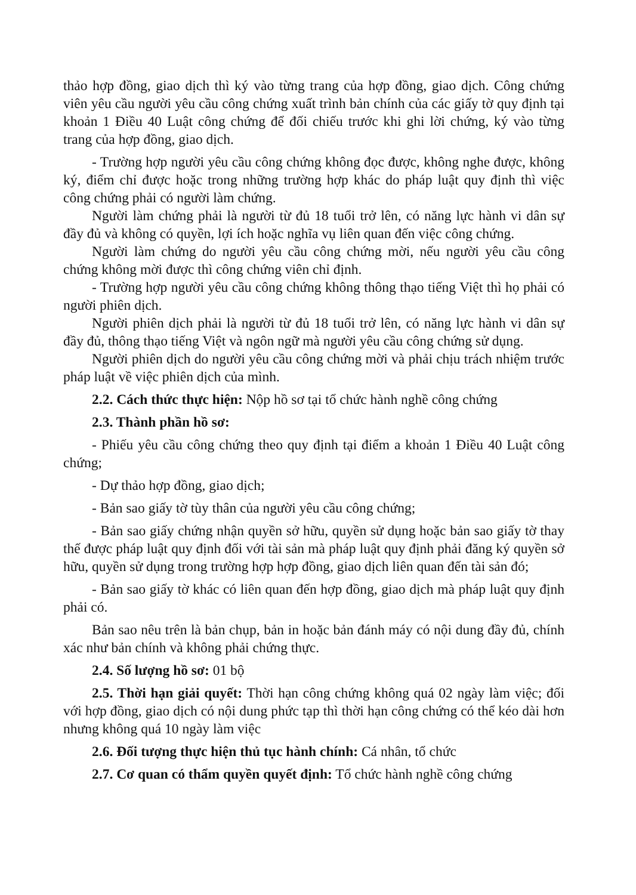thảo hợp đồng, giao dịch thì ký vào từng trang của hợp đồng, giao dịch. Công chứng viên yêu cầu người yêu cầu công chứng xuất trình bản chính của các giấy tờ quy định tại khoản 1 Điều 40 Luật công chứng để đối chiếu trước khi ghi lời chứng, ký vào từng trang của hợp đồng, giao dịch.
- Trường hợp người yêu cầu công chứng không đọc được, không nghe được, không ký, điểm chỉ được hoặc trong những trường hợp khác do pháp luật quy định thì việc công chứng phải có người làm chứng.
Người làm chứng phải là người từ đủ 18 tuổi trở lên, có năng lực hành vi dân sự đầy đủ và không có quyền, lợi ích hoặc nghĩa vụ liên quan đến việc công chứng.
Người làm chứng do người yêu cầu công chứng mời, nếu người yêu cầu công chứng không mời được thì công chứng viên chỉ định.
- Trường hợp người yêu cầu công chứng không thông thạo tiếng Việt thì họ phải có người phiên dịch.
Người phiên dịch phải là người từ đủ 18 tuổi trở lên, có năng lực hành vi dân sự đầy đủ, thông thạo tiếng Việt và ngôn ngữ mà người yêu cầu công chứng sử dụng.
Người phiên dịch do người yêu cầu công chứng mời và phải chịu trách nhiệm trước pháp luật về việc phiên dịch của mình.
2.2. Cách thức thực hiện: Nộp hồ sơ tại tổ chức hành nghề công chứng
2.3. Thành phần hồ sơ:
- Phiếu yêu cầu công chứng theo quy định tại điểm a khoản 1 Điều 40 Luật công chứng;
- Dự thảo hợp đồng, giao dịch;
- Bản sao giấy tờ tùy thân của người yêu cầu công chứng;
- Bản sao giấy chứng nhận quyền sở hữu, quyền sử dụng hoặc bản sao giấy tờ thay thế được pháp luật quy định đối với tài sản mà pháp luật quy định phải đăng ký quyền sở hữu, quyền sử dụng trong trường hợp hợp đồng, giao dịch liên quan đến tài sản đó;
- Bản sao giấy tờ khác có liên quan đến hợp đồng, giao dịch mà pháp luật quy định phải có.
Bản sao nêu trên là bản chụp, bản in hoặc bản đánh máy có nội dung đầy đủ, chính xác như bản chính và không phải chứng thực.
2.4. Số lượng hồ sơ: 01 bộ
2.5. Thời hạn giải quyết: Thời hạn công chứng không quá 02 ngày làm việc; đối với hợp đồng, giao dịch có nội dung phức tạp thì thời hạn công chứng có thể kéo dài hơn nhưng không quá 10 ngày làm việc
2.6. Đối tượng thực hiện thủ tục hành chính: Cá nhân, tổ chức
2.7. Cơ quan có thẩm quyền quyết định: Tổ chức hành nghề công chứng